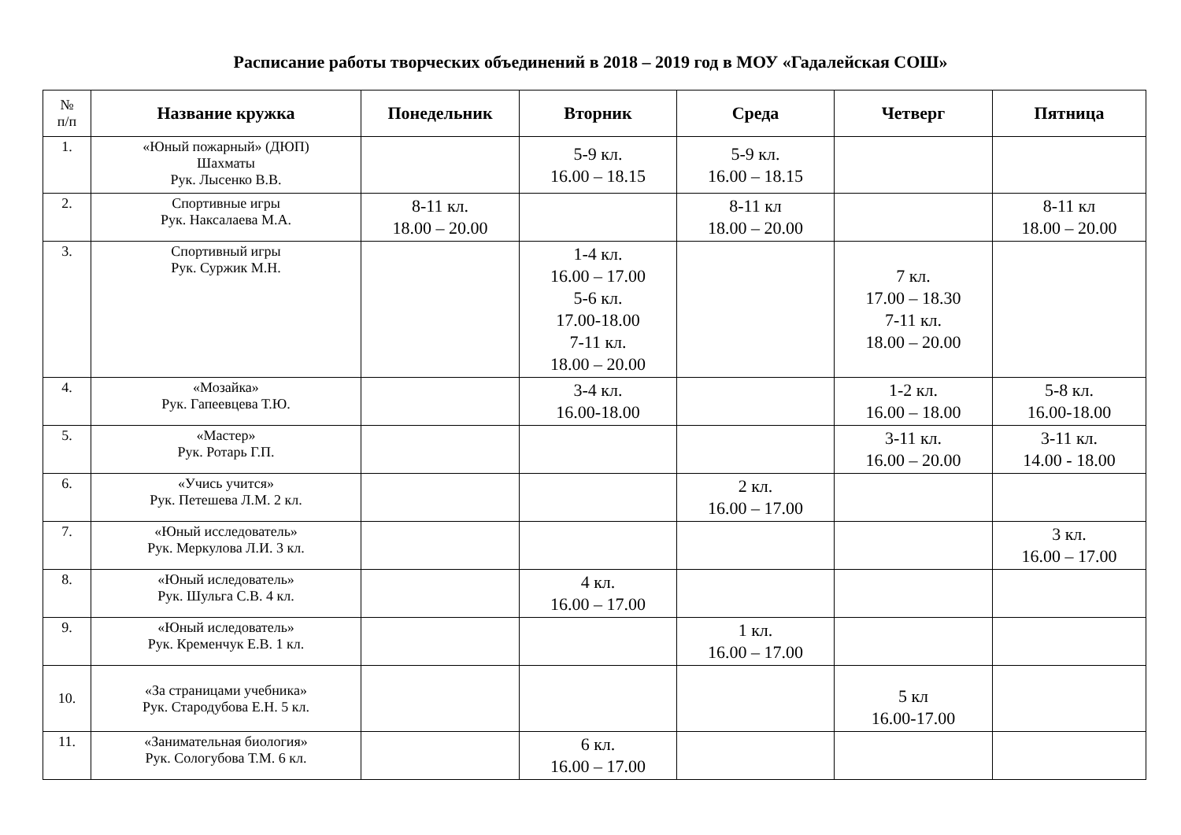Расписание работы творческих объединений в 2018 – 2019 год в МОУ «Гадалейская СОШ»
| № п/п | Название кружка | Понедельник | Вторник | Среда | Четверг | Пятница |
| --- | --- | --- | --- | --- | --- | --- |
| 1. | «Юный пожарный» (ДЮП) Шахматы Рук. Лысенко В.В. | | 5-9 кл. 16.00 – 18.15 | 5-9 кл. 16.00 – 18.15 | | |
| 2. | Спортивные игры Рук. Наксалаева М.А. | 8-11 кл. 18.00 – 20.00 | | 8-11 кл 18.00 – 20.00 | | 8-11 кл 18.00 – 20.00 |
| 3. | Спортивный игры Рук. Суржик М.Н. | | 1-4 кл. 16.00 – 17.00 5-6 кл. 17.00-18.00 7-11 кл. 18.00 – 20.00 | | 7 кл. 17.00 – 18.30 7-11 кл. 18.00 – 20.00 | |
| 4. | «Мозайка» Рук. Гапеевцева Т.Ю. | | 3-4 кл. 16.00-18.00 | | 1-2 кл. 16.00 – 18.00 | 5-8 кл. 16.00-18.00 |
| 5. | «Мастер» Рук. Ротарь Г.П. | | | | 3-11 кл. 16.00 – 20.00 | 3-11 кл. 14.00 - 18.00 |
| 6. | «Учись учится» Рук. Петешева Л.М. 2 кл. | | | 2 кл. 16.00 – 17.00 | | |
| 7. | «Юный исследователь» Рук. Меркулова Л.И. 3 кл. | | | | | 3 кл. 16.00 – 17.00 |
| 8. | «Юный иследователь» Рук. Шульга С.В. 4 кл. | | 4 кл. 16.00 – 17.00 | | | |
| 9. | «Юный иследователь» Рук. Кременчук Е.В. 1 кл. | | | 1 кл. 16.00 – 17.00 | | |
| 10. | «За страницами учебника» Рук. Стародубова Е.Н. 5 кл. | | | | 5 кл 16.00-17.00 | |
| 11. | «Занимательная биология» Рук. Сологубова Т.М. 6 кл. | | 6 кл. 16.00 – 17.00 | | | |